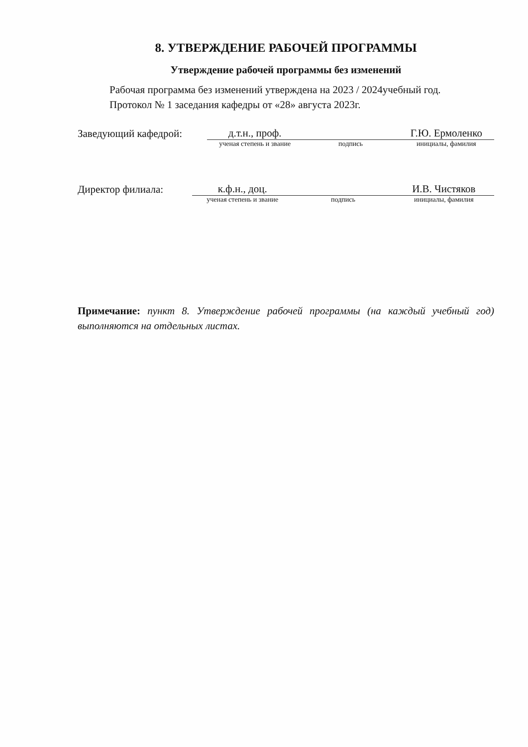8. УТВЕРЖДЕНИЕ РАБОЧЕЙ ПРОГРАММЫ
Утверждение рабочей программы без изменений
Рабочая программа без изменений утверждена на 2023 / 2024учебный год.
Протокол № 1 заседания кафедры от «28» августа 2023г.
Заведующий кафедрой:
д.т.н., проф. Г.Ю. Ермоленко
ученая степень и звание подпись инициалы, фамилия
Директор филиала:
к.ф.н., доц. И.В. Чистяков
ученая степень и звание подпись инициалы, фамилия
Примечание: пункт 8. Утверждение рабочей программы (на каждый учебный год) выполняются на отдельных листах.